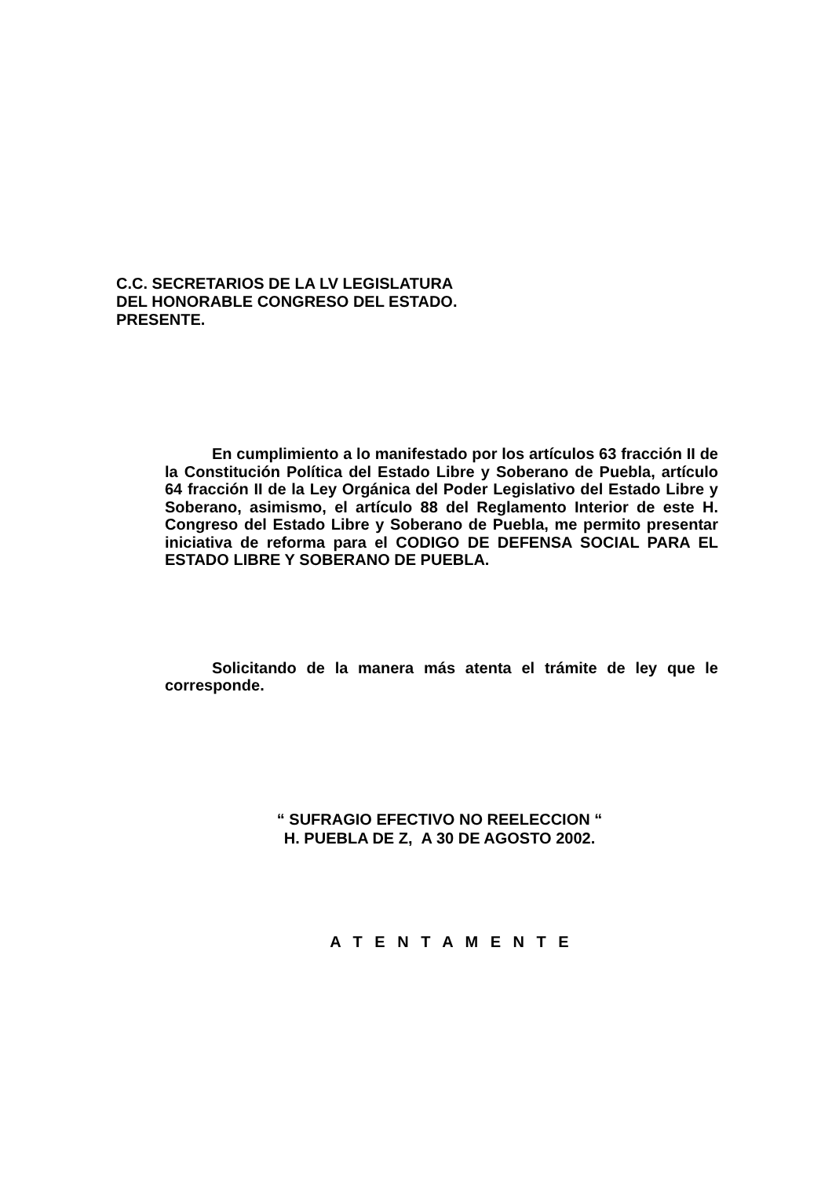C.C. SECRETARIOS DE LA LV LEGISLATURA
DEL HONORABLE CONGRESO DEL ESTADO.
PRESENTE.
En cumplimiento a lo manifestado por los artículos 63 fracción II de la Constitución Política del Estado Libre y Soberano de Puebla, artículo 64 fracción II de la Ley Orgánica del Poder Legislativo del Estado Libre y Soberano, asimismo, el artículo 88 del Reglamento Interior de este H. Congreso del Estado Libre y Soberano de Puebla, me permito presentar iniciativa de reforma para el CODIGO DE DEFENSA SOCIAL PARA EL ESTADO LIBRE Y SOBERANO DE PUEBLA.
Solicitando de la manera más atenta el trámite de ley que le corresponde.
“ SUFRAGIO EFECTIVO NO REELECCION “
H. PUEBLA DE Z, A 30 DE AGOSTO 2002.
A T E N T A M E N T E